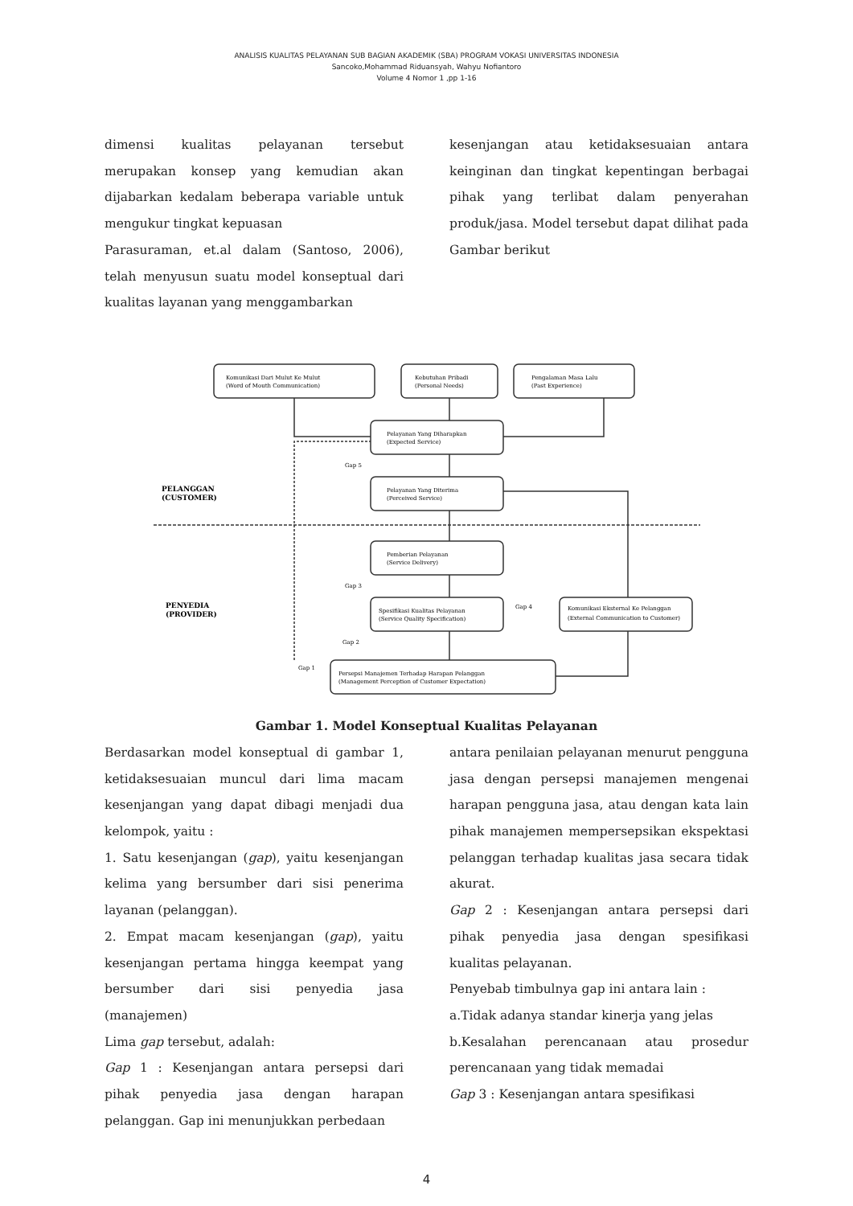ANALISIS KUALITAS PELAYANAN SUB BAGIAN AKADEMIK (SBA) PROGRAM VOKASI UNIVERSITAS INDONESIA
Sancoko,Mohammad Riduansyah, Wahyu Nofiantoro
Volume 4 Nomor 1 ,pp 1-16
dimensi kualitas pelayanan tersebut merupakan konsep yang kemudian akan dijabarkan kedalam beberapa variable untuk mengukur tingkat kepuasan
Parasuraman, et.al dalam (Santoso, 2006), telah menyusun suatu model konseptual dari kualitas layanan yang menggambarkan
kesenjangan atau ketidaksesuaian antara keinginan dan tingkat kepentingan berbagai pihak yang terlibat dalam penyerahan produk/jasa. Model tersebut dapat dilihat pada Gambar berikut
PELANGGAN
(CUSTOMER)
PENYEDIA
(PROVIDER)
Komunikasi Dari Mulut Ke Mulut
(Word of Mouth Communication)
Kebutuhan Pribadi
(Personal Needs)
Pengalaman Masa Lalu
(Past Experience)
Pelayanan Yang Diharapkan
(Expected Service)
Pelayanan Yang Diterima
(Perceived Service)
Pemberian Pelayanan
(Service Delivery)
Spesifikasi Kualitas Pelayanan
(Service Quality Specification)
Komunikasi Eksternal Ke Pelanggan
(External Communication to Customer)
Persepsi Manajemen Terhadap Harapan Pelanggan
(Management Perception of Customer Expectation)
Gap 5
Gap 3
Gap 4
Gap 2
Gap 1
Gambar 1. Model Konseptual Kualitas Pelayanan
Berdasarkan model konseptual di gambar 1, ketidaksesuaian muncul dari lima macam kesenjangan yang dapat dibagi menjadi dua kelompok, yaitu :
1. Satu kesenjangan (gap), yaitu kesenjangan kelima yang bersumber dari sisi penerima layanan (pelanggan).
2. Empat macam kesenjangan (gap), yaitu kesenjangan pertama hingga keempat yang bersumber dari sisi penyedia jasa (manajemen)
Lima gap tersebut, adalah:
Gap 1 : Kesenjangan antara persepsi dari pihak penyedia jasa dengan harapan pelanggan. Gap ini menunjukkan perbedaan
antara penilaian pelayanan menurut pengguna jasa dengan persepsi manajemen mengenai harapan pengguna jasa, atau dengan kata lain pihak manajemen mempersepsikan ekspektasi pelanggan terhadap kualitas jasa secara tidak akurat.
Gap 2 : Kesenjangan antara persepsi dari pihak penyedia jasa dengan spesifikasi kualitas pelayanan.
Penyebab timbulnya gap ini antara lain :
a.Tidak adanya standar kinerja yang jelas
b.Kesalahan perencanaan atau prosedur perencanaan yang tidak memadai
Gap 3 : Kesenjangan antara spesifikasi
4